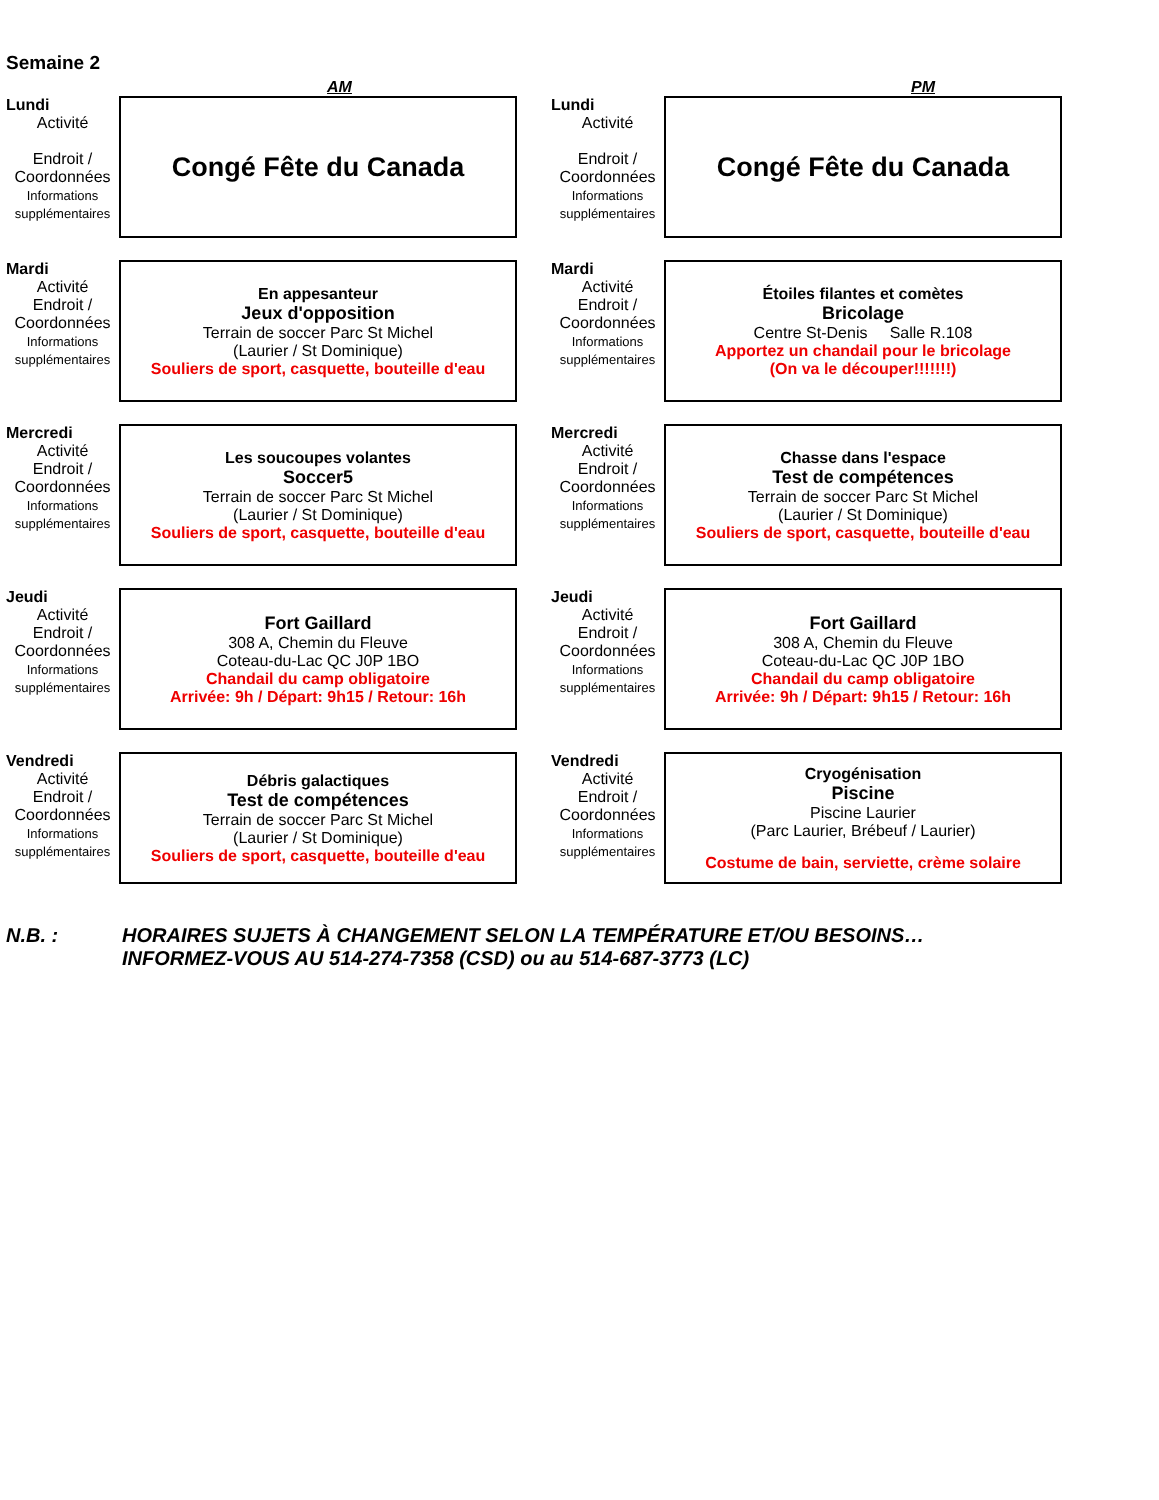Semaine 2
AM PM
Lundi
Activité
Endroit /
Coordonnées
Informations
supplémentaires
Congé Fête du Canada
Lundi
Activité
Endroit /
Coordonnées
Informations
supplémentaires
Congé Fête du Canada
Mardi
Activité
Endroit /
Coordonnées
Informations
supplémentaires
En appesanteur
Jeux d'opposition
Terrain de soccer Parc St Michel
(Laurier / St Dominique)
Souliers de sport, casquette, bouteille d'eau
Mardi
Activité
Endroit /
Coordonnées
Informations
supplémentaires
Étoiles filantes et comètes
Bricolage
Centre St-Denis Salle R.108
Apportez un chandail pour le bricolage
(On va le découper!!!!!!!)
Mercredi
Activité
Endroit /
Coordonnées
Informations
supplémentaires
Les soucoupes volantes
Soccer5
Terrain de soccer Parc St Michel
(Laurier / St Dominique)
Souliers de sport, casquette, bouteille d'eau
Mercredi
Activité
Endroit /
Coordonnées
Informations
supplémentaires
Chasse dans l'espace
Test de compétences
Terrain de soccer Parc St Michel
(Laurier / St Dominique)
Souliers de sport, casquette, bouteille d'eau
Jeudi
Activité
Endroit /
Coordonnées
Informations
supplémentaires
Fort Gaillard
308 A, Chemin du Fleuve
Coteau-du-Lac QC J0P 1BO
Chandail du camp obligatoire
Arrivée: 9h / Départ: 9h15 / Retour: 16h
Jeudi
Activité
Endroit /
Coordonnées
Informations
supplémentaires
Fort Gaillard
308 A, Chemin du Fleuve
Coteau-du-Lac QC J0P 1BO
Chandail du camp obligatoire
Arrivée: 9h / Départ: 9h15 / Retour: 16h
Vendredi
Activité
Endroit /
Coordonnées
Informations
supplémentaires
Débris galactiques
Test de compétences
Terrain de soccer Parc St Michel
(Laurier / St Dominique)
Souliers de sport, casquette, bouteille d'eau
Vendredi
Activité
Endroit /
Coordonnées
Informations
supplémentaires
Cryogénisation
Piscine
Piscine Laurier
(Parc Laurier, Brébeuf / Laurier)
Costume de bain, serviette, crème solaire
N.B. : HORAIRES SUJETS À CHANGEMENT SELON LA TEMPÉRATURE ET/OU BESOINS…
INFORMEZ-VOUS AU 514-274-7358 (CSD) ou au 514-687-3773 (LC)